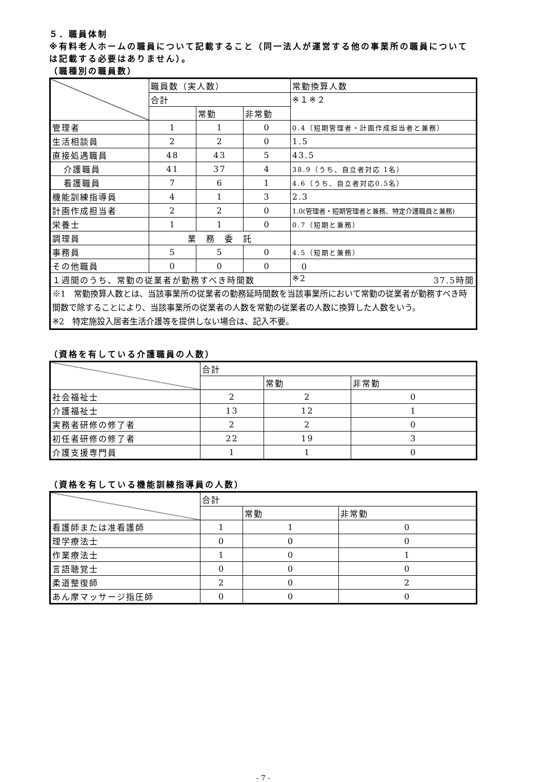５．職員体制
※有料老人ホームの職員について記載すること（同一法人が運営する他の事業所の職員については記載する必要はありません）。
（職種別の職員数）
| | 職員数（実人数） | | | 常勤換算人数 |
| --- | --- | --- | --- | --- |
| | 合計 | | | ※１※２ |
| | | 常勤 | 非常勤 | |
| 管理者 | 1 | 1 | 0 | 0.4（短期管理者・計画作成担当者と兼務） |
| 生活相談員 | 2 | 2 | 0 | 1.5 |
| 直接処遇職員 | 48 | 43 | 5 | 43.5 |
| 介護職員 | 41 | 37 | 4 | 38.9（うち、自立者対応 1名） |
| 看護職員 | 7 | 6 | 1 | 4.6（うち、自立者対応0.5名） |
| 機能訓練指導員 | 4 | 1 | 3 | 2.3 |
| 計画作成担当者 | 2 | 2 | 0 | 1.0(管理者・短期管理者と兼務、特定介護職員と兼務) |
| 栄養士 | 1 | 1 | 0 | 0.7（短期と兼務） |
| 調理員 | 業 務 委 託 | | | |
| 事務員 | 5 | 5 | 0 | 4.5（短期と兼務） |
| その他職員 | 0 | 0 | 0 | 0 |
| １週間のうち、常勤の従業者が勤務すべき時間数 | | | | ※2 37.5時間 |
| ※1 常勤換算人数とは、当該事業所の従業者の勤務延時間数を当該事業所において常勤の従業者が勤務すべき時間数で除することにより、当該事業所の従業者の人数を常勤の従業者の人数に換算した人数をいう。 ※2 特定施設入居者生活介護等を提供しない場合は、記入不要。 | | | | |
（資格を有している介護職員の人数）
| | 合計 | | |
| --- | --- | --- | --- |
| | | 常勤 | 非常勤 |
| 社会福祉士 | 2 | 2 | 0 |
| 介護福祉士 | 13 | 12 | 1 |
| 実務者研修の修了者 | 2 | 2 | 0 |
| 初任者研修の修了者 | 22 | 19 | 3 |
| 介護支援専門員 | 1 | 1 | 0 |
（資格を有している機能訓練指導員の人数）
| | 合計 | | |
| --- | --- | --- | --- |
| | | 常勤 | 非常勤 |
| 看護師または准看護師 | 1 | 1 | 0 |
| 理学療法士 | 0 | 0 | 0 |
| 作業療法士 | 1 | 0 | 1 |
| 言語聴覚士 | 0 | 0 | 0 |
| 柔道整復師 | 2 | 0 | 2 |
| あん摩マッサージ指圧師 | 0 | 0 | 0 |
- 7 -